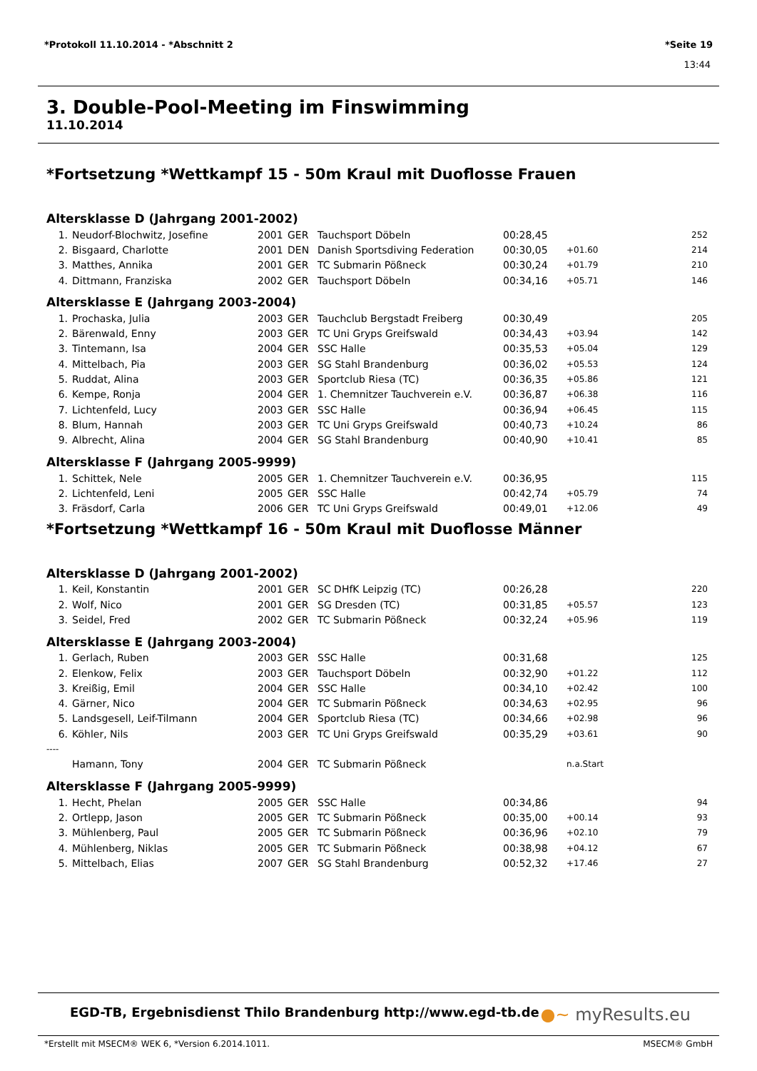*Protokoll 11.10.2014 - *Abschnitt 2 *Seite 19
13:44
3. Double-Pool-Meeting im Finswimming
11.10.2014
*Fortsetzung *Wettkampf 15 - 50m Kraul mit Duoflosse Frauen
Altersklasse D (Jahrgang 2001-2002)
| 1. | Neudorf-Blochwitz, Josefine | 2001 | GER | Tauchsport Döbeln | 00:28,45 | | 252 |
| 2. | Bisgaard, Charlotte | 2001 | DEN | Danish Sportsdiving Federation | 00:30,05 | +01.60 | 214 |
| 3. | Matthes, Annika | 2001 | GER | TC Submarin Pößneck | 00:30,24 | +01.79 | 210 |
| 4. | Dittmann, Franziska | 2002 | GER | Tauchsport Döbeln | 00:34,16 | +05.71 | 146 |
Altersklasse E (Jahrgang 2003-2004)
| 1. | Prochaska, Julia | 2003 | GER | Tauchclub Bergstadt Freiberg | 00:30,49 | | 205 |
| 2. | Bärenwald, Enny | 2003 | GER | TC Uni Gryps Greifswald | 00:34,43 | +03.94 | 142 |
| 3. | Tintemann, Isa | 2004 | GER | SSC Halle | 00:35,53 | +05.04 | 129 |
| 4. | Mittelbach, Pia | 2003 | GER | SG Stahl Brandenburg | 00:36,02 | +05.53 | 124 |
| 5. | Ruddat, Alina | 2003 | GER | Sportclub Riesa (TC) | 00:36,35 | +05.86 | 121 |
| 6. | Kempe, Ronja | 2004 | GER | 1. Chemnitzer Tauchverein e.V. | 00:36,87 | +06.38 | 116 |
| 7. | Lichtenfeld, Lucy | 2003 | GER | SSC Halle | 00:36,94 | +06.45 | 115 |
| 8. | Blum, Hannah | 2003 | GER | TC Uni Gryps Greifswald | 00:40,73 | +10.24 | 86 |
| 9. | Albrecht, Alina | 2004 | GER | SG Stahl Brandenburg | 00:40,90 | +10.41 | 85 |
Altersklasse F (Jahrgang 2005-9999)
| 1. | Schittek, Nele | 2005 | GER | 1. Chemnitzer Tauchverein e.V. | 00:36,95 | | 115 |
| 2. | Lichtenfeld, Leni | 2005 | GER | SSC Halle | 00:42,74 | +05.79 | 74 |
| 3. | Fräsdorf, Carla | 2006 | GER | TC Uni Gryps Greifswald | 00:49,01 | +12.06 | 49 |
*Fortsetzung *Wettkampf 16 - 50m Kraul mit Duoflosse Männer
Altersklasse D (Jahrgang 2001-2002)
| 1. | Keil, Konstantin | 2001 | GER | SC DHfK Leipzig (TC) | 00:26,28 | | 220 |
| 2. | Wolf, Nico | 2001 | GER | SG Dresden (TC) | 00:31,85 | +05.57 | 123 |
| 3. | Seidel, Fred | 2002 | GER | TC Submarin Pößneck | 00:32,24 | +05.96 | 119 |
Altersklasse E (Jahrgang 2003-2004)
| 1. | Gerlach, Ruben | 2003 | GER | SSC Halle | 00:31,68 | | 125 |
| 2. | Elenkow, Felix | 2003 | GER | Tauchsport Döbeln | 00:32,90 | +01.22 | 112 |
| 3. | Kreißig, Emil | 2004 | GER | SSC Halle | 00:34,10 | +02.42 | 100 |
| 4. | Gärner, Nico | 2004 | GER | TC Submarin Pößneck | 00:34,63 | +02.95 | 96 |
| 5. | Landsgesell, Leif-Tilmann | 2004 | GER | Sportclub Riesa (TC) | 00:34,66 | +02.98 | 96 |
| 6. | Köhler, Nils | 2003 | GER | TC Uni Gryps Greifswald | 00:35,29 | +03.61 | 90 |
| ---- | | | | | | | |
| | Hamann, Tony | 2004 | GER | TC Submarin Pößneck | | n.a.Start | |
Altersklasse F (Jahrgang 2005-9999)
| 1. | Hecht, Phelan | 2005 | GER | SSC Halle | 00:34,86 | | 94 |
| 2. | Ortlepp, Jason | 2005 | GER | TC Submarin Pößneck | 00:35,00 | +00.14 | 93 |
| 3. | Mühlenberg, Paul | 2005 | GER | TC Submarin Pößneck | 00:36,96 | +02.10 | 79 |
| 4. | Mühlenberg, Niklas | 2005 | GER | TC Submarin Pößneck | 00:38,98 | +04.12 | 67 |
| 5. | Mittelbach, Elias | 2007 | GER | SG Stahl Brandenburg | 00:52,32 | +17.46 | 27 |
EGD-TB, Ergebnisdienst Thilo Brandenburg http://www.egd-tb.de ●~ myResults.eu
*Erstellt mit MSECM® WEK 6, *Version 6.2014.1011. MSECM® GmbH